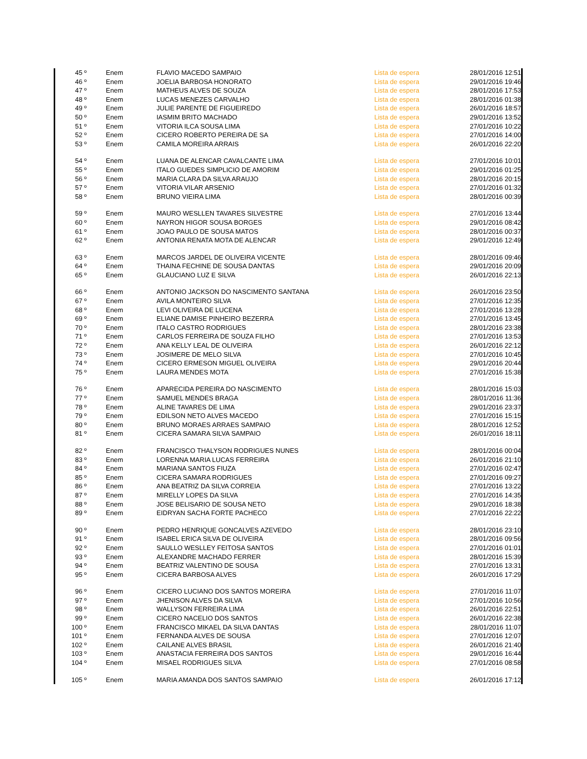| 45 º | Enem | FLAVIO MACEDO SAMPAIO | Lista de espera | 28/01/2016 12:51 |
| 46 º | Enem | JOELIA BARBOSA HONORATO | Lista de espera | 29/01/2016 19:46 |
| 47 º | Enem | MATHEUS ALVES DE SOUZA | Lista de espera | 28/01/2016 17:53 |
| 48 º | Enem | LUCAS MENEZES CARVALHO | Lista de espera | 28/01/2016 01:38 |
| 49 º | Enem | JULIE PARENTE DE FIGUEIREDO | Lista de espera | 26/01/2016 18:57 |
| 50 º | Enem | IASMIM BRITO MACHADO | Lista de espera | 29/01/2016 13:52 |
| 51 º | Enem | VITORIA ILCA SOUSA LIMA | Lista de espera | 27/01/2016 10:22 |
| 52 º | Enem | CICERO ROBERTO PEREIRA DE SA | Lista de espera | 27/01/2016 14:00 |
| 53 º | Enem | CAMILA MOREIRA ARRAIS | Lista de espera | 26/01/2016 22:20 |
| 54 º | Enem | LUANA DE ALENCAR CAVALCANTE LIMA | Lista de espera | 27/01/2016 10:01 |
| 55 º | Enem | ITALO GUEDES SIMPLICIO DE AMORIM | Lista de espera | 29/01/2016 01:25 |
| 56 º | Enem | MARIA CLARA DA SILVA ARAUJO | Lista de espera | 28/01/2016 20:15 |
| 57 º | Enem | VITORIA VILAR ARSENIO | Lista de espera | 27/01/2016 01:32 |
| 58 º | Enem | BRUNO VIEIRA LIMA | Lista de espera | 28/01/2016 00:39 |
| 59 º | Enem | MAURO WESLLEN TAVARES SILVESTRE | Lista de espera | 27/01/2016 13:44 |
| 60 º | Enem | NAYRON HIGOR SOUSA BORGES | Lista de espera | 29/01/2016 08:42 |
| 61 º | Enem | JOAO PAULO DE SOUSA MATOS | Lista de espera | 28/01/2016 00:37 |
| 62 º | Enem | ANTONIA RENATA MOTA DE ALENCAR | Lista de espera | 29/01/2016 12:49 |
| 63 º | Enem | MARCOS JARDEL DE OLIVEIRA VICENTE | Lista de espera | 28/01/2016 09:46 |
| 64 º | Enem | THAINA FECHINE DE SOUSA DANTAS | Lista de espera | 29/01/2016 20:09 |
| 65 º | Enem | GLAUCIANO LUZ E SILVA | Lista de espera | 26/01/2016 22:13 |
| 66 º | Enem | ANTONIO JACKSON DO NASCIMENTO SANTANA | Lista de espera | 26/01/2016 23:50 |
| 67 º | Enem | AVILA MONTEIRO SILVA | Lista de espera | 27/01/2016 12:35 |
| 68 º | Enem | LEVI OLIVEIRA DE LUCENA | Lista de espera | 27/01/2016 13:28 |
| 69 º | Enem | ELIANE DAMISE PINHEIRO BEZERRA | Lista de espera | 27/01/2016 13:45 |
| 70 º | Enem | ITALO CASTRO RODRIGUES | Lista de espera | 28/01/2016 23:38 |
| 71 º | Enem | CARLOS FERREIRA DE SOUZA FILHO | Lista de espera | 27/01/2016 13:53 |
| 72 º | Enem | ANA KELLY LEAL DE OLIVEIRA | Lista de espera | 26/01/2016 22:12 |
| 73 º | Enem | JOSIMERE DE MELO SILVA | Lista de espera | 27/01/2016 10:45 |
| 74 º | Enem | CICERO ERMESON MIGUEL OLIVEIRA | Lista de espera | 29/01/2016 20:44 |
| 75 º | Enem | LAURA MENDES MOTA | Lista de espera | 27/01/2016 15:38 |
| 76 º | Enem | APARECIDA PEREIRA DO NASCIMENTO | Lista de espera | 28/01/2016 15:03 |
| 77 º | Enem | SAMUEL MENDES BRAGA | Lista de espera | 28/01/2016 11:36 |
| 78 º | Enem | ALINE TAVARES DE LIMA | Lista de espera | 29/01/2016 23:37 |
| 79 º | Enem | EDILSON NETO ALVES MACEDO | Lista de espera | 27/01/2016 15:15 |
| 80 º | Enem | BRUNO MORAES ARRAES SAMPAIO | Lista de espera | 28/01/2016 12:52 |
| 81 º | Enem | CICERA SAMARA SILVA SAMPAIO | Lista de espera | 26/01/2016 18:11 |
| 82 º | Enem | FRANCISCO THALYSON RODRIGUES NUNES | Lista de espera | 28/01/2016 00:04 |
| 83 º | Enem | LORENNA MARIA LUCAS FERREIRA | Lista de espera | 26/01/2016 21:10 |
| 84 º | Enem | MARIANA SANTOS FIUZA | Lista de espera | 27/01/2016 02:47 |
| 85 º | Enem | CICERA SAMARA RODRIGUES | Lista de espera | 27/01/2016 09:27 |
| 86 º | Enem | ANA BEATRIZ DA SILVA CORREIA | Lista de espera | 27/01/2016 13:22 |
| 87 º | Enem | MIRELLY LOPES DA SILVA | Lista de espera | 27/01/2016 14:35 |
| 88 º | Enem | JOSE BELISARIO DE SOUSA NETO | Lista de espera | 29/01/2016 18:38 |
| 89 º | Enem | EIDRYAN SACHA FORTE PACHECO | Lista de espera | 27/01/2016 22:22 |
| 90 º | Enem | PEDRO HENRIQUE GONCALVES AZEVEDO | Lista de espera | 28/01/2016 23:10 |
| 91 º | Enem | ISABEL ERICA SILVA DE OLIVEIRA | Lista de espera | 28/01/2016 09:56 |
| 92 º | Enem | SAULLO WESLLEY FEITOSA SANTOS | Lista de espera | 27/01/2016 01:01 |
| 93 º | Enem | ALEXANDRE MACHADO FERRER | Lista de espera | 28/01/2016 15:39 |
| 94 º | Enem | BEATRIZ VALENTINO DE SOUSA | Lista de espera | 27/01/2016 13:31 |
| 95 º | Enem | CICERA BARBOSA ALVES | Lista de espera | 26/01/2016 17:29 |
| 96 º | Enem | CICERO LUCIANO DOS SANTOS MOREIRA | Lista de espera | 27/01/2016 11:07 |
| 97 º | Enem | JHENISON ALVES DA SILVA | Lista de espera | 27/01/2016 10:56 |
| 98 º | Enem | WALLYSON FERREIRA LIMA | Lista de espera | 26/01/2016 22:51 |
| 99 º | Enem | CICERO NACELIO DOS SANTOS | Lista de espera | 26/01/2016 22:38 |
| 100 º | Enem | FRANCISCO MIKAEL DA SILVA DANTAS | Lista de espera | 28/01/2016 11:07 |
| 101 º | Enem | FERNANDA ALVES DE SOUSA | Lista de espera | 27/01/2016 12:07 |
| 102 º | Enem | CAILANE ALVES BRASIL | Lista de espera | 26/01/2016 21:40 |
| 103 º | Enem | ANASTACIA FERREIRA DOS SANTOS | Lista de espera | 29/01/2016 16:44 |
| 104 º | Enem | MISAEL RODRIGUES SILVA | Lista de espera | 27/01/2016 08:58 |
| 105 º | Enem | MARIA AMANDA DOS SANTOS SAMPAIO | Lista de espera | 26/01/2016 17:12 |